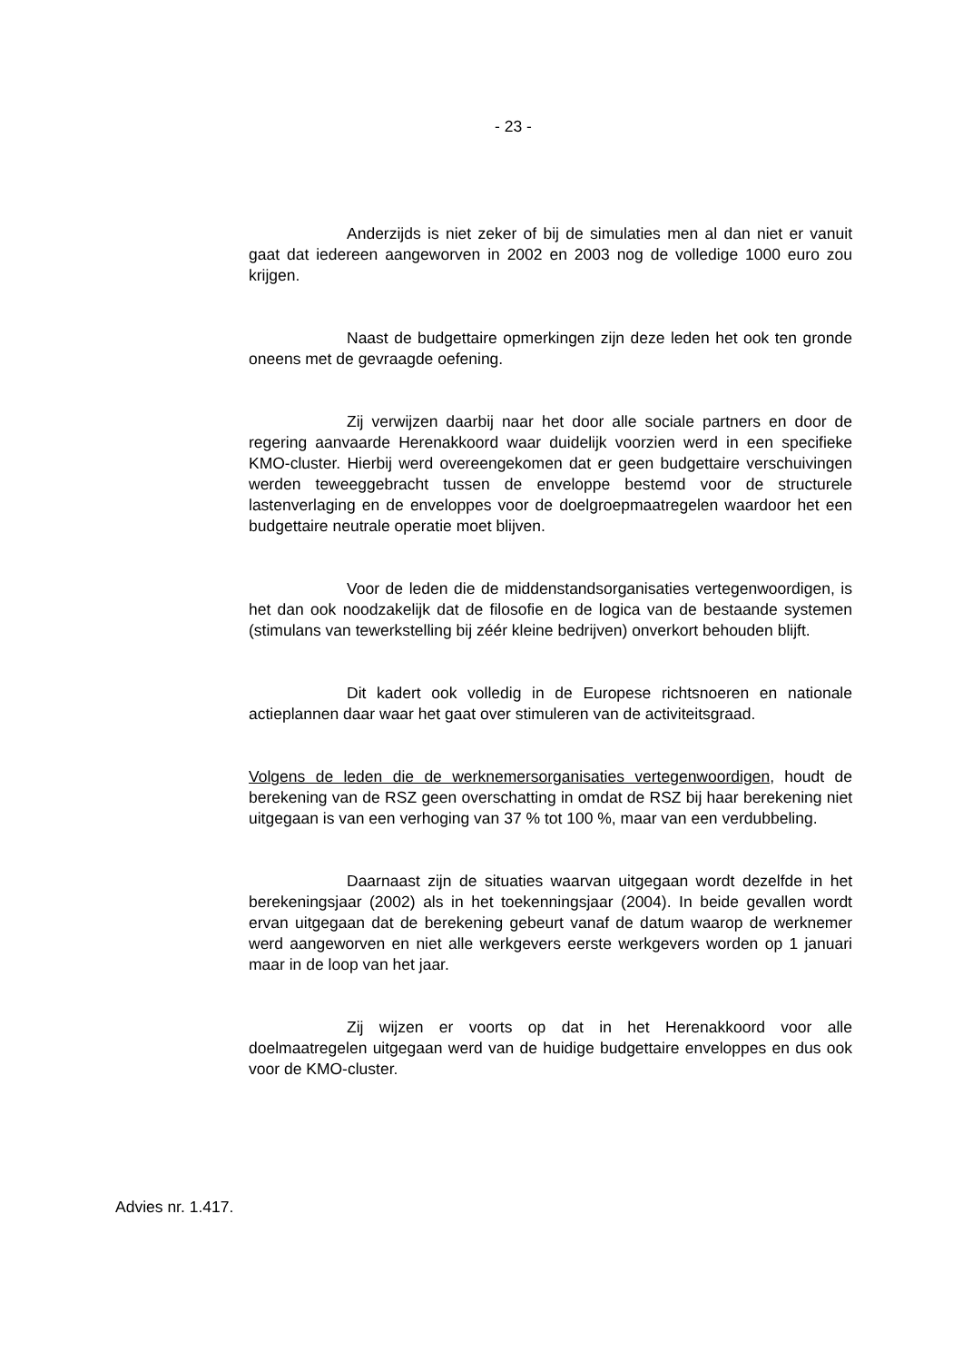- 23 -
Anderzijds is niet zeker of bij de simulaties men al dan niet er vanuit gaat dat iedereen aangeworven in 2002 en 2003 nog de volledige 1000 euro zou krijgen.
Naast de budgettaire opmerkingen zijn deze leden het ook ten gronde oneens met de gevraagde oefening.
Zij verwijzen daarbij naar het door alle sociale partners en door de regering aanvaarde Herenakkoord waar duidelijk voorzien werd in een specifieke KMO-cluster. Hierbij werd overeengekomen dat er geen budgettaire verschuivingen werden teweeggebracht tussen de enveloppe bestemd voor de structurele lastenverlaging en de enveloppes voor de doelgroepmaatregelen waardoor het een budgettaire neutrale operatie moet blijven.
Voor de leden die de middenstandsorganisaties vertegenwoordigen, is het dan ook noodzakelijk dat de filosofie en de logica van de bestaande systemen (stimulans van tewerkstelling bij zéér kleine bedrijven) onverkort behouden blijft.
Dit kadert ook volledig in de Europese richtsnoeren en nationale actieplannen daar waar het gaat over stimuleren van de activiteitsgraad.
Volgens de leden die de werknemersorganisaties vertegenwoordigen, houdt de berekening van de RSZ geen overschatting in omdat de RSZ bij haar berekening niet uitgegaan is van een verhoging van 37 % tot 100 %, maar van een verdubbeling.
Daarnaast zijn de situaties waarvan uitgegaan wordt dezelfde in het berekeningsjaar (2002) als in het toekenningsjaar (2004). In beide gevallen wordt ervan uitgegaan dat de berekening gebeurt vanaf de datum waarop de werknemer werd aangeworven en niet alle werkgevers eerste werkgevers worden op 1 januari maar in de loop van het jaar.
Zij wijzen er voorts op dat in het Herenakkoord voor alle doelmaatregelen uitgegaan werd van de huidige budgettaire enveloppes en dus ook voor de KMO-cluster.
Advies nr. 1.417.